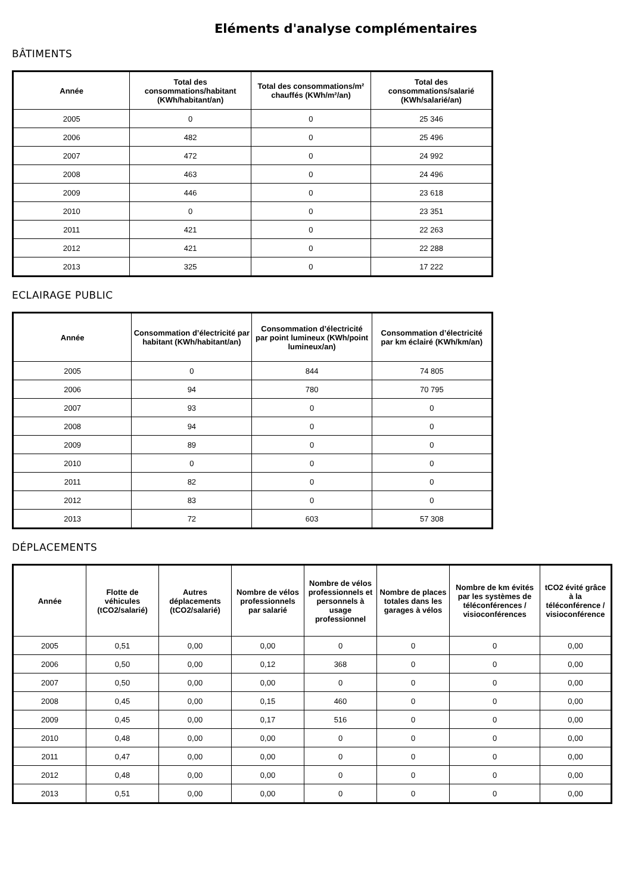Eléments d'analyse complémentaires
BÂTIMENTS
| Année | Total des consommations/habitant (KWh/habitant/an) | Total des consommations/m² chauffés (KWh/m²/an) | Total des consommations/salarié (KWh/salarié/an) |
| --- | --- | --- | --- |
| 2005 | 0 | 0 | 25 346 |
| 2006 | 482 | 0 | 25 496 |
| 2007 | 472 | 0 | 24 992 |
| 2008 | 463 | 0 | 24 496 |
| 2009 | 446 | 0 | 23 618 |
| 2010 | 0 | 0 | 23 351 |
| 2011 | 421 | 0 | 22 263 |
| 2012 | 421 | 0 | 22 288 |
| 2013 | 325 | 0 | 17 222 |
ECLAIRAGE PUBLIC
| Année | Consommation d’électricité par habitant (KWh/habitant/an) | Consommation d’électricité par point lumineux (KWh/point lumineux/an) | Consommation d’électricité par km éclairé (KWh/km/an) |
| --- | --- | --- | --- |
| 2005 | 0 | 844 | 74 805 |
| 2006 | 94 | 780 | 70 795 |
| 2007 | 93 | 0 | 0 |
| 2008 | 94 | 0 | 0 |
| 2009 | 89 | 0 | 0 |
| 2010 | 0 | 0 | 0 |
| 2011 | 82 | 0 | 0 |
| 2012 | 83 | 0 | 0 |
| 2013 | 72 | 603 | 57 308 |
DÉPLACEMENTS
| Année | Flotte de véhicules (tCO2/salarié) | Autres déplacements (tCO2/salarié) | Nombre de vélos professionnels par salarié | Nombre de vélos professionnels et personnels à usage professionnel | Nombre de places totales dans les garages à vélos | Nombre de km évités par les systèmes de téléconférences / visioconférences | tCO2 évité grâce à la téléconférence / visioconférence |
| --- | --- | --- | --- | --- | --- | --- | --- |
| 2005 | 0,51 | 0,00 | 0,00 | 0 | 0 | 0 | 0,00 |
| 2006 | 0,50 | 0,00 | 0,12 | 368 | 0 | 0 | 0,00 |
| 2007 | 0,50 | 0,00 | 0,00 | 0 | 0 | 0 | 0,00 |
| 2008 | 0,45 | 0,00 | 0,15 | 460 | 0 | 0 | 0,00 |
| 2009 | 0,45 | 0,00 | 0,17 | 516 | 0 | 0 | 0,00 |
| 2010 | 0,48 | 0,00 | 0,00 | 0 | 0 | 0 | 0,00 |
| 2011 | 0,47 | 0,00 | 0,00 | 0 | 0 | 0 | 0,00 |
| 2012 | 0,48 | 0,00 | 0,00 | 0 | 0 | 0 | 0,00 |
| 2013 | 0,51 | 0,00 | 0,00 | 0 | 0 | 0 | 0,00 |